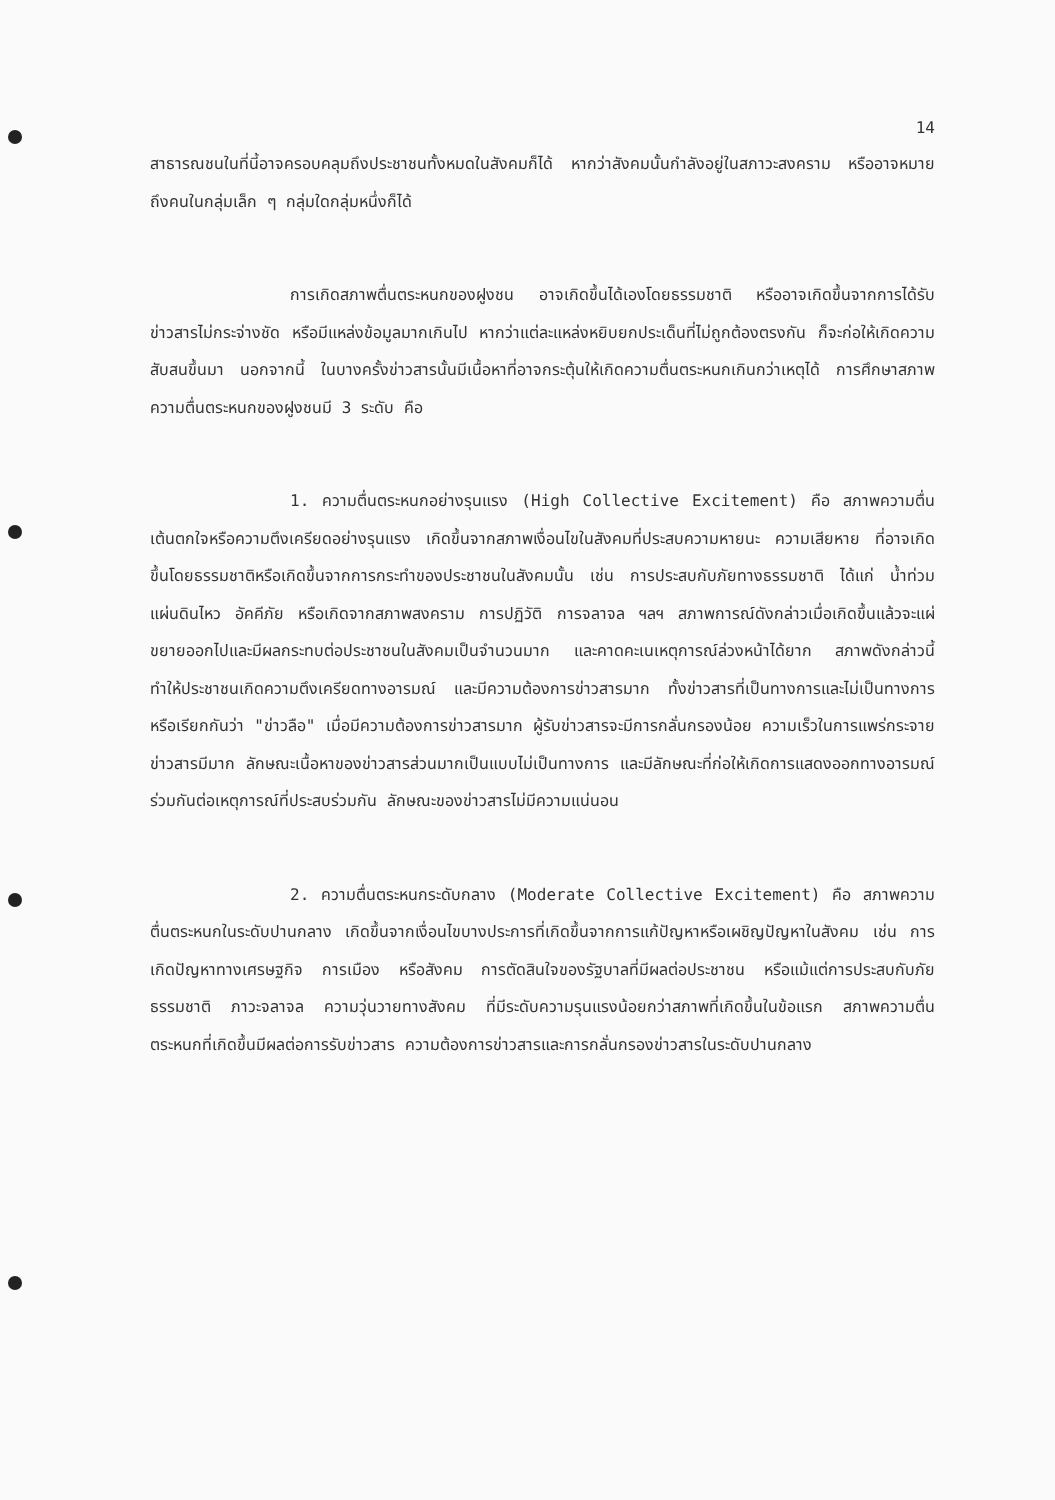14
สาธารณชนในที่นี้อาจครอบคลุมถึงประชาชนทั้งหมดในสังคมก็ได้ หากว่าสังคมนั้นกำลังอยู่ในสภาวะสงคราม หรืออาจหมายถึงคนในกลุ่มเล็ก ๆ กลุ่มใดกลุ่มหนึ่งก็ได้
การเกิดสภาพตื่นตระหนกของฝูงชน อาจเกิดขึ้นได้เองโดยธรรมชาติ หรืออาจเกิดขึ้นจากการได้รับข่าวสารไม่กระจ่างชัด หรือมีแหล่งข้อมูลมากเกินไป หากว่าแต่ละแหล่งหยิบยกประเด็นที่ไม่ถูกต้องตรงกัน ก็จะก่อให้เกิดความสับสนขึ้นมา นอกจากนี้ ในบางครั้งข่าวสารนั้นมีเนื้อหาที่อาจกระตุ้นให้เกิดความตื่นตระหนกเกินกว่าเหตุได้ การศึกษาสภาพความตื่นตระหนกของฝูงชนมี 3 ระดับ คือ
1. ความตื่นตระหนกอย่างรุนแรง (High Collective Excitement) คือ สภาพความตื่นเต้นตกใจหรือความตึงเครียดอย่างรุนแรง เกิดขึ้นจากสภาพเงื่อนไขในสังคมที่ประสบความหายนะ ความเสียหาย ที่อาจเกิดขึ้นโดยธรรมชาติหรือเกิดขึ้นจากการกระทำของประชาชนในสังคมนั้น เช่น การประสบกับภัยทางธรรมชาติ ได้แก่ น้ำท่วม แผ่นดินไหว อัคคีภัย หรือเกิดจากสภาพสงคราม การปฏิวัติ การจลาจล ฯลฯ สภาพการณ์ดังกล่าวเมื่อเกิดขึ้นแล้วจะแผ่ขยายออกไปและมีผลกระทบต่อประชาชนในสังคมเป็นจำนวนมาก และคาดคะเนเหตุการณ์ล่วงหน้าได้ยาก สภาพดังกล่าวนี้ทำให้ประชาชนเกิดความตึงเครียดทางอารมณ์ และมีความต้องการข่าวสารมาก ทั้งข่าวสารที่เป็นทางการและไม่เป็นทางการ หรือเรียกกันว่า "ข่าวลือ" เมื่อมีความต้องการข่าวสารมาก ผู้รับข่าวสารจะมีการกลั่นกรองน้อย ความเร็วในการแพร่กระจายข่าวสารมีมาก ลักษณะเนื้อหาของข่าวสารส่วนมากเป็นแบบไม่เป็นทางการ และมีลักษณะที่ก่อให้เกิดการแสดงออกทางอารมณ์ร่วมกันต่อเหตุการณ์ที่ประสบร่วมกัน ลักษณะของข่าวสารไม่มีความแน่นอน
2. ความตื่นตระหนกระดับกลาง (Moderate Collective Excitement) คือ สภาพความตื่นตระหนกในระดับปานกลาง เกิดขึ้นจากเงื่อนไขบางประการที่เกิดขึ้นจากการแก้ปัญหาหรือเผชิญปัญหาในสังคม เช่น การเกิดปัญหาทางเศรษฐกิจ การเมือง หรือสังคม การตัดสินใจของรัฐบาลที่มีผลต่อประชาชน หรือแม้แต่การประสบกับภัยธรรมชาติ ภาวะจลาจล ความวุ่นวายทางสังคม ที่มีระดับความรุนแรงน้อยกว่าสภาพที่เกิดขึ้นในข้อแรก สภาพความตื่นตระหนกที่เกิดขึ้นมีผลต่อการรับข่าวสาร ความต้องการข่าวสารและการกลั่นกรองข่าวสารในระดับปานกลาง